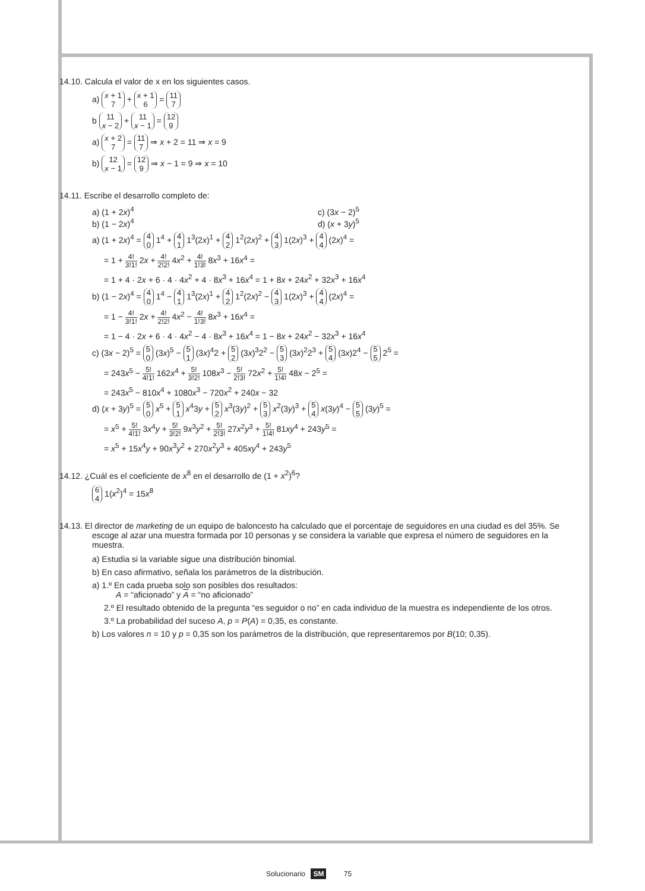14.10. Calcula el valor de x en los siguientes casos.
a) x + 1
7 + x + 1
6 = 11
7
b 11
x − 2 + 11
x − 1 = 12
9
a) x + 2
7 = 11
7 ⇒ x + 2 = 11 ⇒ x = 9
b) 12
x − 1 = 12
9 ⇒ x − 1 = 9 ⇒ x = 10
14.11. Escribe el desarrollo completo de:
a) (1 + 2x)<sup>4</sup> c) (3x − 2)<sup>5</sup> b) (1 − 2x)<sup>4</sup> d) (x + 3y)<sup>5</sup>
a) (1 + 2x)<sup>4</sup> = 4
0 1<sup>4</sup> + 4
1 1<sup>3</sup>(2x)<sup>1</sup> + 4
2 1<sup>2</sup>(2x)<sup>2</sup> + 4
3 1(2x)<sup>3</sup> + 4
4 (2x)<sup>4</sup> =
= 1 + 4! 3!1! 2x + 4! 2!2! 4x<sup>2</sup> + 4! 1!3! 8x<sup>3</sup> + 16x<sup>4</sup> =
= 1 + 4 · 2x + 6 · 4 · 4x<sup>2</sup> + 4 · 8x<sup>3</sup> + 16x<sup>4</sup> = 1 + 8x + 24x<sup>2</sup> + 32x<sup>3</sup> + 16x<sup>4</sup>
b) (1 − 2x)<sup>4</sup> = 4
0 1<sup>4</sup> − 4
1 1<sup>3</sup>(2x)<sup>1</sup> + 4
2 1<sup>2</sup>(2x)<sup>2</sup> − 4
3 1(2x)<sup>3</sup> + 4
4 (2x)<sup>4</sup> =
= 1 − 4! 3!1! 2x + 4! 2!2! 4x<sup>2</sup> − 4! 1!3! 8x<sup>3</sup> + 16x<sup>4</sup> =
= 1 − 4 · 2x + 6 · 4 · 4x<sup>2</sup> − 4 · 8x<sup>3</sup> + 16x<sup>4</sup> = 1 − 8x + 24x<sup>2</sup> − 32x<sup>3</sup> + 16x<sup>4</sup>
c) (3x − 2)<sup>5</sup> = 5
0 (3x)<sup>5</sup> − 5
1 (3x)<sup>4</sup>2 + 5
2 (3x)<sup>3</sup>2<sup>2</sup> − 5
3 (3x)<sup>2</sup>2<sup>3</sup> + 5
4 (3x)2<sup>4</sup> − 5
5 2<sup>5</sup> =
= 243x<sup>5</sup> − 5! 4!1! 162x<sup>4</sup> + 5! 3!2! 108x<sup>3</sup> − 5! 2!3! 72x<sup>2</sup> + 5! 1!4! 48x − 2<sup>5</sup> =
= 243x<sup>5</sup> − 810x<sup>4</sup> + 1080x<sup>3</sup> − 720x<sup>2</sup> + 240x − 32
d) (x + 3y)<sup>5</sup> = 5
0 x<sup>5</sup> + 5
1 x<sup>4</sup>3y + 5
2 x<sup>3</sup>(3y)<sup>2</sup> + 5
3 x<sup>2</sup>(3y)<sup>3</sup> + 5
4 x(3y)<sup>4</sup> − 5
5 (3y)<sup>5</sup> =
= x<sup>5</sup> + 5! 4!1! 3x<sup>4</sup>y + 5! 3!2! 9x<sup>3</sup>y<sup>2</sup> + 5! 2!3! 27x<sup>2</sup>y<sup>3</sup> + 5! 1!4! 81xy<sup>4</sup> + 243y<sup>5</sup> =
= x<sup>5</sup> + 15x<sup>4</sup>y + 90x<sup>3</sup>y<sup>2</sup> + 270x<sup>2</sup>y<sup>3</sup> + 405xy<sup>4</sup> + 243y<sup>5</sup>
14.12. ¿Cuál es el coeficiente de x<sup>8</sup> en el desarrollo de (1 + x<sup>2</sup>)<sup>6</sup>?
6
4 1(x<sup>2</sup>)<sup>4</sup> = 15x<sup>8</sup>
14.13. El director de marketing de un equipo de baloncesto ha calculado que el porcentaje de seguidores en una ciudad es del 35%. Se escoge al azar una muestra formada por 10 personas y se considera la variable que expresa el número de seguidores en la muestra.
a) Estudia si la variable sigue una distribución binomial.
b) En caso afirmativo, señala los parámetros de la distribución.
a) 1.º En cada prueba solo son posibles dos resultados:
A = “aficionado” y A = “no aficionado”
2.º El resultado obtenido de la pregunta “es seguidor o no” en cada individuo de la muestra es independiente de los otros.
3.º La probabilidad del suceso A, p = P(A) = 0,35, es constante.
b) Los valores n = 10 y p = 0,35 son los parámetros de la distribución, que representaremos por B(10; 0,35).
Solucionario SM 75